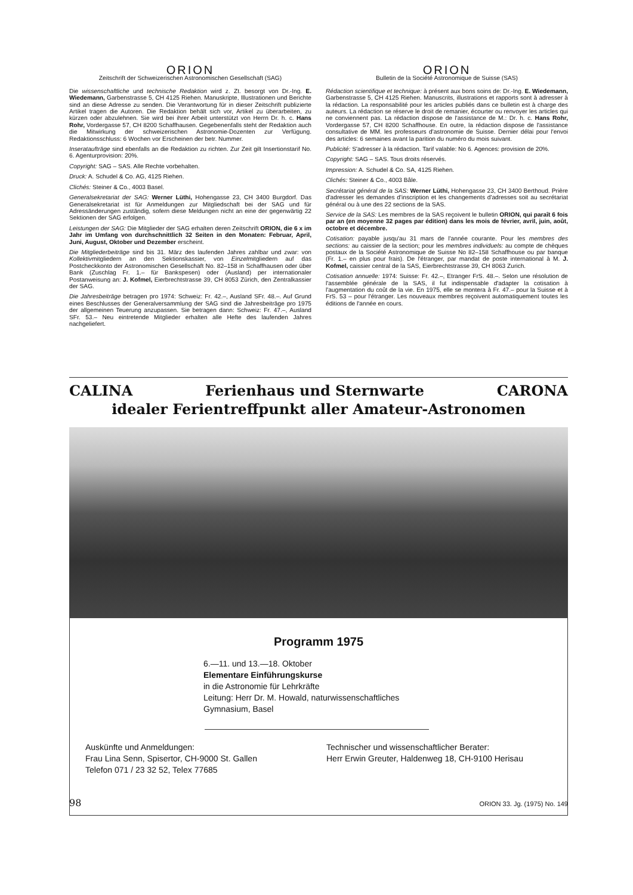ORION
Zeitschrift der Schweizerischen Astronomischen Gesellschaft (SAG)
Die wissenschaftliche und technische Redaktion wird z. Zt. besorgt von Dr.-Ing. E. Wiedemann, Garbenstrasse 5, CH 4125 Riehen. Manuskripte, Illustrationen und Berichte sind an diese Adresse zu senden. Die Verantwortung für in dieser Zeitschrift publizierte Artikel tragen die Autoren. Die Redaktion behält sich vor, Artikel zu überarbeiten, zu kürzen oder abzulehnen. Sie wird bei ihrer Arbeit unterstützt von Herrn Dr. h. c. Hans Rohr, Vordergasse 57, CH 8200 Schaffhausen. Gegebenenfalls steht der Redaktion auch die Mitwirkung der schweizerischen Astronomie-Dozenten zur Verfügung. Redaktionsschluss: 6 Wochen vor Erscheinen der betr. Nummer.
Inserataufträge sind ebenfalls an die Redaktion zu richten. Zur Zeit gilt Insertionstarif No. 6. Agenturprovision: 20%.
Copyright: SAG – SAS. Alle Rechte vorbehalten.
Druck: A. Schudel & Co. AG, 4125 Riehen.
Clichés: Steiner & Co., 4003 Basel.
Generalsekretariat der SAG: Werner Lüthi, Hohengasse 23, CH 3400 Burgdorf. Das Generalsekretariat ist für Anmeldungen zur Mitgliedschaft bei der SAG und für Adressänderungen zuständig, sofern diese Meldungen nicht an eine der gegenwärtig 22 Sektionen der SAG erfolgen.
Leistungen der SAG: Die Mitglieder der SAG erhalten deren Zeitschrift ORION, die 6 x im Jahr im Umfang von durchschnittlich 32 Seiten in den Monaten: Februar, April, Juni, August, Oktober und Dezember erscheint.
Die Mitgliederbeiträge sind bis 31. März des laufenden Jahres zahlbar und zwar: von Kollektivmitgliedern an den Sektionskassier, von Einzelmitgliedern auf das Postcheckkonto der Astronomischen Gesellschaft No. 82–158 in Schaffhausen oder über Bank (Zuschlag Fr. 1.– für Bankspesen) oder (Ausland) per internationaler Postanweisung an: J. Kofmel, Eierbrechtstrasse 39, CH 8053 Zürich, den Zentralkassier der SAG.
Die Jahresbeiträge betragen pro 1974: Schweiz: Fr. 42.–, Ausland SFr. 48.–. Auf Grund eines Beschlusses der Generalversammlung der SAG sind die Jahresbeiträge pro 1975 der allgemeinen Teuerung anzupassen. Sie betragen dann: Schweiz: Fr. 47.–, Ausland SFr. 53.– Neu eintretende Mitglieder erhalten alle Hefte des laufenden Jahres nachgeliefert.
ORION
Bulletin de la Société Astronomique de Suisse (SAS)
Rédaction scientifique et technique: à présent aux bons soins de: Dr.-Ing. E. Wiedemann, Garbenstrasse 5, CH 4125 Riehen. Manuscrits, illustrations et rapports sont à adresser à la rédaction. La responsabilité pour les articles publiés dans ce bulletin est à charge des auteurs. La rédaction se réserve le droit de remanier, écourter ou renvoyer les articles qui ne conviennent pas. La rédaction dispose de l'assistance de M.: Dr. h. c. Hans Rohr, Vordergasse 57, CH 8200 Schaffhouse. En outre, la rédaction dispose de l'assistance consultative de MM. les professeurs d'astronomie de Suisse. Dernier délai pour l'envoi des articles: 6 semaines avant la parition du numéro du mois suivant.
Publicité: S'adresser à la rédaction. Tarif valable: No 6. Agences: provision de 20%.
Copyright: SAG – SAS. Tous droits réservés.
Impression: A. Schudel & Co. SA, 4125 Riehen.
Clichés: Steiner & Co., 4003 Bâle.
Secrétariat général de la SAS: Werner Lüthi, Hohengasse 23, CH 3400 Berthoud. Prière d'adresser les demandes d'inscription et les changements d'adresses soit au secrétariat général ou à une des 22 sections de la SAS.
Service de la SAS: Les membres de la SAS reçoivent le bulletin ORION, qui paraît 6 fois par an (en moyenne 32 pages par édition) dans les mois de février, avril, juin, août, octobre et décembre.
Cotisation: payable jusqu'au 31 mars de l'année courante. Pour les membres des sections: au caissier de la section; pour les membres individuels: au compte de chèques postaux de la Société Astronomique de Suisse No 82–158 Schaffhouse ou par banque (Fr. 1.– en plus pour frais). De l'étranger, par mandat de poste international à M. J. Kofmel, caissier central de la SAS, Eierbrechtstrasse 39, CH 8063 Zurich.
Cotisation annuelle: 1974: Suisse: Fr. 42.–, Etranger FrS. 48.–. Selon une résolution de l'assemblée générale de la SAS, il fut indispensable d'adapter la cotisation à l'augmentation du coût de la vie. En 1975, elle se montera à Fr. 47.– pour la Suisse et à FrS. 53 – pour l'étranger. Les nouveaux membres reçoivent automatiquement toutes les éditions de l'année en cours.
CALINA Ferienhaus und Sternwarte CARONA
idealer Ferientreffpunkt aller Amateur-Astronomen
Programm 1975
6.—11. und 13.—18. Oktober
Elementare Einführungskurse
in die Astronomie für Lehrkräfte
Leitung: Herr Dr. M. Howald, naturwissenschaftliches
Gymnasium, Basel
Auskünfte und Anmeldungen:
Frau Lina Senn, Spisertor, CH-9000 St. Gallen
Telefon 071 / 23 32 52, Telex 77685
Technischer und wissenschaftlicher Berater:
Herr Erwin Greuter, Haldenweg 18, CH-9100 Herisau
98 ORION 33. Jg. (1975) No. 149